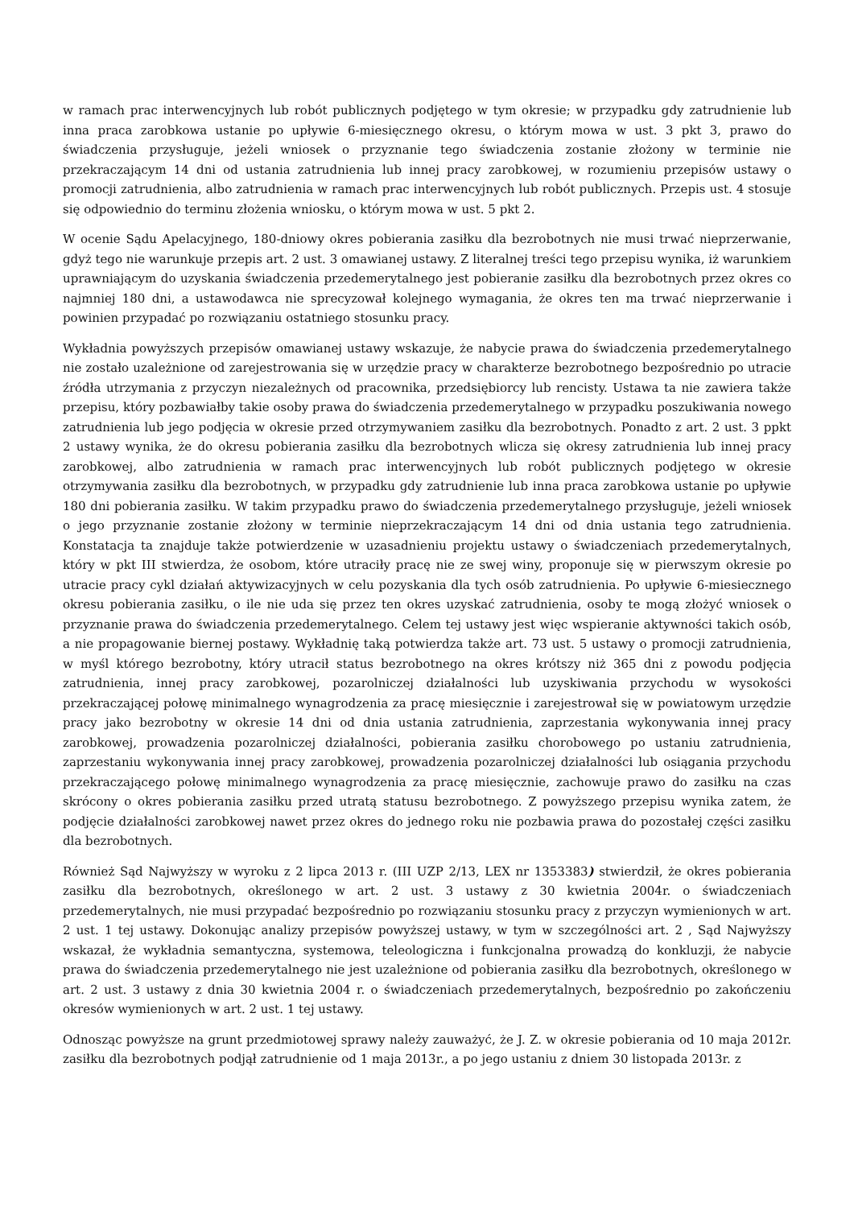w ramach prac interwencyjnych lub robót publicznych podjętego w tym okresie; w przypadku gdy zatrudnienie lub inna praca zarobkowa ustanie po upływie 6-miesięcznego okresu, o którym mowa w ust. 3 pkt 3, prawo do świadczenia przysługuje, jeżeli wniosek o przyznanie tego świadczenia zostanie złożony w terminie nie przekraczającym 14 dni od ustania zatrudnienia lub innej pracy zarobkowej, w rozumieniu przepisów ustawy o promocji zatrudnienia, albo zatrudnienia w ramach prac interwencyjnych lub robót publicznych. Przepis ust. 4 stosuje się odpowiednio do terminu złożenia wniosku, o którym mowa w ust. 5 pkt 2.
W ocenie Sądu Apelacyjnego, 180-dniowy okres pobierania zasiłku dla bezrobotnych nie musi trwać nieprzerwanie, gdyż tego nie warunkuje przepis art. 2 ust. 3 omawianej ustawy. Z literalnej treści tego przepisu wynika, iż warunkiem uprawniającym do uzyskania świadczenia przedemerytalnego jest pobieranie zasiłku dla bezrobotnych przez okres co najmniej 180 dni, a ustawodawca nie sprecyzował kolejnego wymagania, że okres ten ma trwać nieprzerwanie i powinien przypadać po rozwiązaniu ostatniego stosunku pracy.
Wykładnia powyższych przepisów omawianej ustawy wskazuje, że nabycie prawa do świadczenia przedemerytalnego nie zostało uzależnione od zarejestrowania się w urzędzie pracy w charakterze bezrobotnego bezpośrednio po utracie źródła utrzymania z przyczyn niezależnych od pracownika, przedsiębiorcy lub rencisty. Ustawa ta nie zawiera także przepisu, który pozbawiałby takie osoby prawa do świadczenia przedemerytalnego w przypadku poszukiwania nowego zatrudnienia lub jego podjęcia w okresie przed otrzymywaniem zasiłku dla bezrobotnych. Ponadto z art. 2 ust. 3 ppkt 2 ustawy wynika, że do okresu pobierania zasiłku dla bezrobotnych wlicza się okresy zatrudnienia lub innej pracy zarobkowej, albo zatrudnienia w ramach prac interwencyjnych lub robót publicznych podjętego w okresie otrzymywania zasiłku dla bezrobotnych, w przypadku gdy zatrudnienie lub inna praca zarobkowa ustanie po upływie 180 dni pobierania zasiłku. W takim przypadku prawo do świadczenia przedemerytalnego przysługuje, jeżeli wniosek o jego przyznanie zostanie złożony w terminie nieprzekraczającym 14 dni od dnia ustania tego zatrudnienia. Konstatacja ta znajduje także potwierdzenie w uzasadnieniu projektu ustawy o świadczeniach przedemerytalnych, który w pkt III stwierdza, że osobom, które utraciły pracę nie ze swej winy, proponuje się w pierwszym okresie po utracie pracy cykl działań aktywizacyjnych w celu pozyskania dla tych osób zatrudnienia. Po upływie 6-miesiecznego okresu pobierania zasiłku, o ile nie uda się przez ten okres uzyskać zatrudnienia, osoby te mogą złożyć wniosek o przyznanie prawa do świadczenia przedemerytalnego. Celem tej ustawy jest więc wspieranie aktywności takich osób, a nie propagowanie biernej postawy. Wykładnię taką potwierdza także art. 73 ust. 5 ustawy o promocji zatrudnienia, w myśl którego bezrobotny, który utracił status bezrobotnego na okres krótszy niż 365 dni z powodu podjęcia zatrudnienia, innej pracy zarobkowej, pozarolniczej działalności lub uzyskiwania przychodu w wysokości przekraczającej połowę minimalnego wynagrodzenia za pracę miesięcznie i zarejestrował się w powiatowym urzędzie pracy jako bezrobotny w okresie 14 dni od dnia ustania zatrudnienia, zaprzestania wykonywania innej pracy zarobkowej, prowadzenia pozarolniczej działalności, pobierania zasiłku chorobowego po ustaniu zatrudnienia, zaprzestaniu wykonywania innej pracy zarobkowej, prowadzenia pozarolniczej działalności lub osiągania przychodu przekraczającego połowę minimalnego wynagrodzenia za pracę miesięcznie, zachowuje prawo do zasiłku na czas skrócony o okres pobierania zasiłku przed utratą statusu bezrobotnego. Z powyższego przepisu wynika zatem, że podjęcie działalności zarobkowej nawet przez okres do jednego roku nie pozbawia prawa do pozostałej części zasiłku dla bezrobotnych.
Również Sąd Najwyższy w wyroku z 2 lipca 2013 r. (III UZP 2/13, LEX nr 1353383) stwierdził, że okres pobierania zasiłku dla bezrobotnych, określonego w art. 2 ust. 3 ustawy z 30 kwietnia 2004r. o świadczeniach przedemerytalnych, nie musi przypadać bezpośrednio po rozwiązaniu stosunku pracy z przyczyn wymienionych w art. 2 ust. 1 tej ustawy. Dokonując analizy przepisów powyższej ustawy, w tym w szczególności art. 2 , Sąd Najwyższy wskazał, że wykładnia semantyczna, systemowa, teleologiczna i funkcjonalna prowadzą do konkluzji, że nabycie prawa do świadczenia przedemerytalnego nie jest uzależnione od pobierania zasiłku dla bezrobotnych, określonego w art. 2 ust. 3 ustawy z dnia 30 kwietnia 2004 r. o świadczeniach przedemerytalnych, bezpośrednio po zakończeniu okresów wymienionych w art. 2 ust. 1 tej ustawy.
Odnosząc powyższe na grunt przedmiotowej sprawy należy zauważyć, że J. Z. w okresie pobierania od 10 maja 2012r. zasiłku dla bezrobotnych podjął zatrudnienie od 1 maja 2013r., a po jego ustaniu z dniem 30 listopada 2013r. z